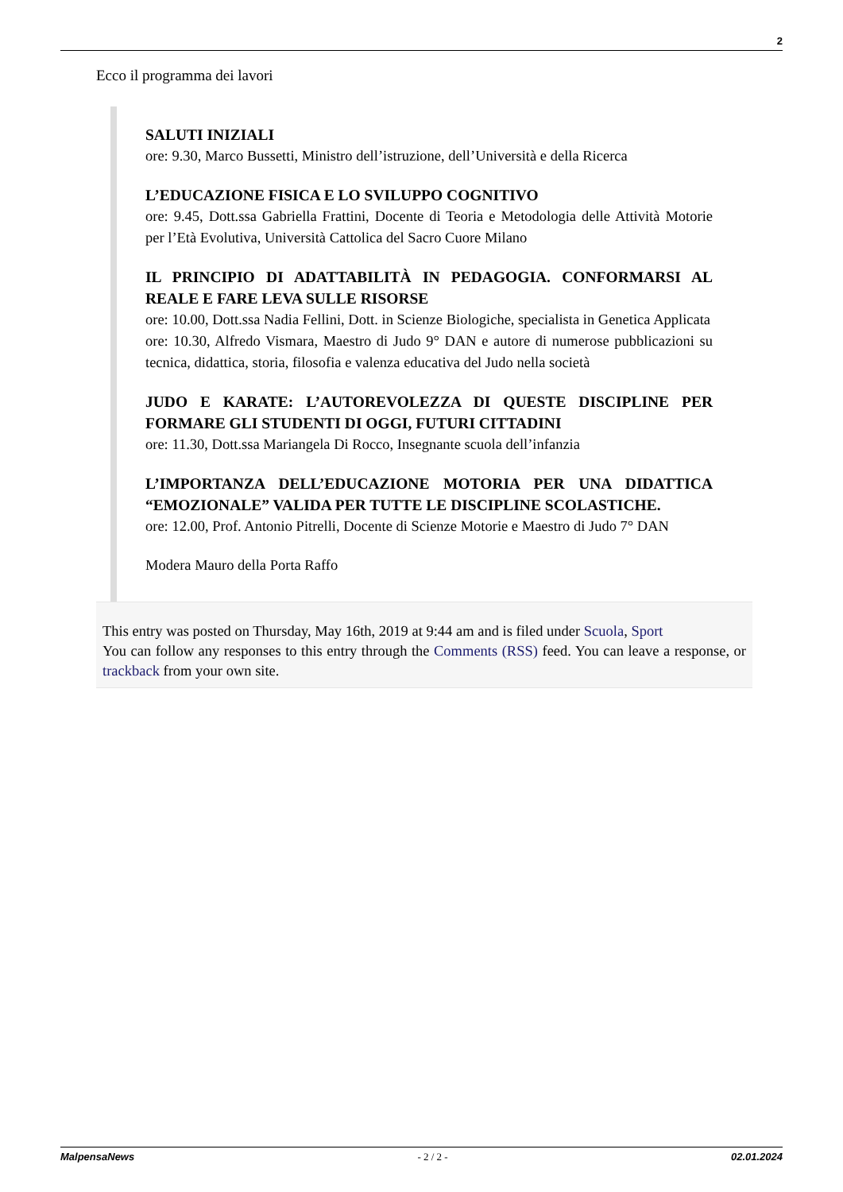2
Ecco il programma dei lavori
SALUTI INIZIALI
ore: 9.30, Marco Bussetti, Ministro dell’istruzione, dell’Università e della Ricerca
L’EDUCAZIONE FISICA E LO SVILUPPO COGNITIVO
ore: 9.45, Dott.ssa Gabriella Frattini, Docente di Teoria e Metodologia delle Attività Motorie per l’Età Evolutiva, Università Cattolica del Sacro Cuore Milano
IL PRINCIPIO DI ADATTABILITÀ IN PEDAGOGIA. CONFORMARSI AL REALE E FARE LEVA SULLE RISORSE
ore: 10.00, Dott.ssa Nadia Fellini, Dott. in Scienze Biologiche, specialista in Genetica Applicata
ore: 10.30, Alfredo Vismara, Maestro di Judo 9° DAN e autore di numerose pubblicazioni su tecnica, didattica, storia, filosofia e valenza educativa del Judo nella società
JUDO E KARATE: L’AUTOREVOLEZZA DI QUESTE DISCIPLINE PER FORMARE GLI STUDENTI DI OGGI, FUTURI CITTADINI
ore: 11.30, Dott.ssa Mariangela Di Rocco, Insegnante scuola dell’infanzia
L’IMPORTANZA DELL’EDUCAZIONE MOTORIA PER UNA DIDATTICA “EMOZIONALE” VALIDA PER TUTTE LE DISCIPLINE SCOLASTICHE.
ore: 12.00, Prof. Antonio Pitrelli, Docente di Scienze Motorie e Maestro di Judo 7° DAN
Modera Mauro della Porta Raffo
This entry was posted on Thursday, May 16th, 2019 at 9:44 am and is filed under Scuola, Sport
You can follow any responses to this entry through the Comments (RSS) feed. You can leave a response, or trackback from your own site.
MalpensaNews - 2 / 2 - 02.01.2024